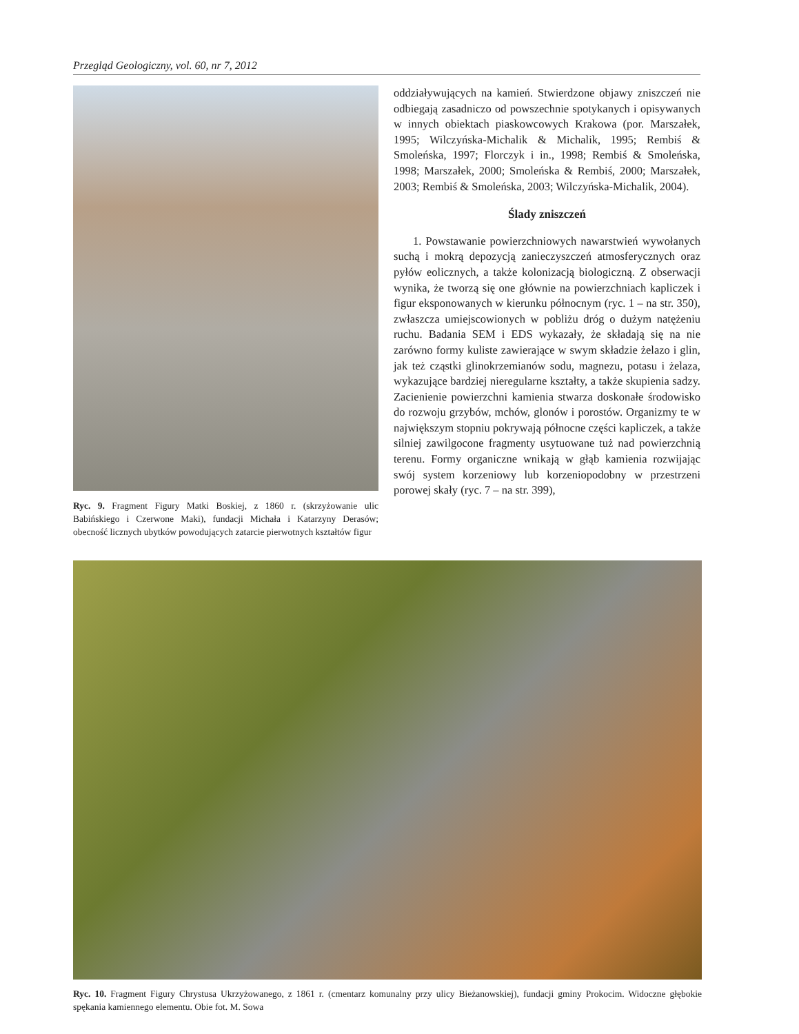Przegląd Geologiczny, vol. 60, nr 7, 2012
Ryc. 9. Fragment Figury Matki Boskiej, z 1860 r. (skrzyżowanie ulic Babińskiego i Czerwone Maki), fundacji Michała i Katarzyny Derasów; obecność licznych ubytków powodujących zatarcie pierwotnych kształtów figur
oddziaływujących na kamień. Stwierdzone objawy zniszczeń nie odbiegają zasadniczo od powszechnie spotykanych i opisywanych w innych obiektach piaskowcowych Krakowa (por. Marszałek, 1995; Wilczyńska-Michalik & Michalik, 1995; Rembiś & Smoleńska, 1997; Florczyk i in., 1998; Rembiś & Smoleńska, 1998; Marszałek, 2000; Smoleńska & Rembiś, 2000; Marszałek, 2003; Rembiś & Smoleńska, 2003; Wilczyńska-Michalik, 2004).
Ślady zniszczeń
1. Powstawanie powierzchniowych nawarstwień wywołanych suchą i mokrą depozycją zanieczyszczeń atmosferycznych oraz pyłów eolicznych, a także kolonizacją biologiczną. Z obserwacji wynika, że tworzą się one głównie na powierzchniach kapliczek i figur eksponowanych w kierunku północnym (ryc. 1 – na str. 350), zwłaszcza umiejscowionych w pobliżu dróg o dużym natężeniu ruchu. Badania SEM i EDS wykazały, że składają się na nie zarówno formy kuliste zawierające w swym składzie żelazo i glin, jak też cząstki glinokrzemianów sodu, magnezu, potasu i żelaza, wykazujące bardziej nieregularne kształty, a także skupienia sadzy. Zacienienie powierzchni kamienia stwarza doskonałe środowisko do rozwoju grzybów, mchów, glonów i porostów. Organizmy te w największym stopniu pokrywają północne części kapliczek, a także silniej zawilgocone fragmenty usytuowane tuż nad powierzchnią terenu. Formy organiczne wnikają w głąb kamienia rozwijając swój system korzeniowy lub korzeniopodobny w przestrzeni porowej skały (ryc. 7 – na str. 399),
Ryc. 10. Fragment Figury Chrystusa Ukrzyżowanego, z 1861 r. (cmentarz komunalny przy ulicy Bieżanowskiej), fundacji gminy Prokocim. Widoczne głębokie spękania kamiennego elementu. Obie fot. M. Sowa